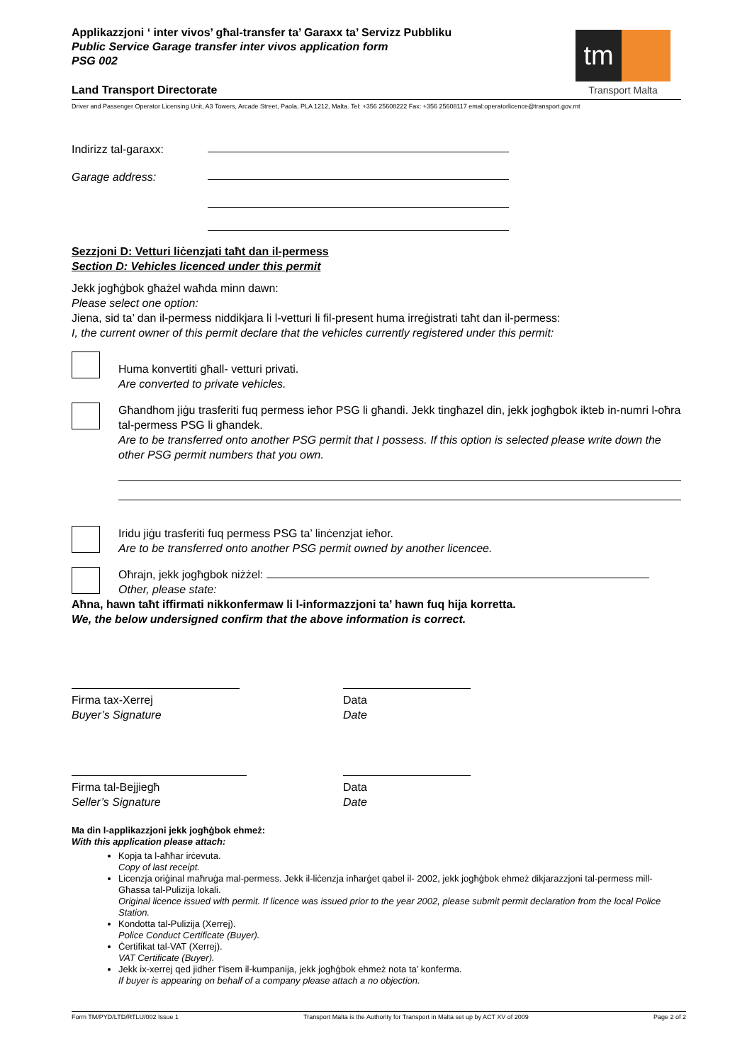Applikazzjoni ‘ inter vivos’ għal-transfer ta’ Garaxx ta’ Servizz Pubbliku
Public Service Garage transfer inter vivos application form
PSG 002
tm
Transport Malta
Land Transport Directorate
Driver and Passenger Operator Licensing Unit, A3 Towers, Arcade Street, Paola, PLA 1212, Malta. Tel: +356 25608222 Fax: +356 25608117 emal:operatorlicence@transport.gov.mt
Indirizz tal-garaxx:
Garage address:
Sezzjoni D: Vetturi liċenzjati taħt dan il-permess
Section D: Vehicles licenced under this permit
Jekk jogħġbok għażel waħda minn dawn:
Please select one option:
Jiena, sid ta’ dan il-permess niddikjara li l-vetturi li fil-present huma irreġistrati taħt dan il-permess:
I, the current owner of this permit declare that the vehicles currently registered under this permit:
Huma konvertiti għall- vetturi privati.
Are converted to private vehicles.
Għandhom jiġu trasferiti fuq permess ieħor PSG li għandi. Jekk tingħazel din, jekk jogħgbok ikteb in-numri l-oħra tal-permess PSG li għandek.
Are to be transferred onto another PSG permit that I possess. If this option is selected please write down the other PSG permit numbers that you own.
Iridu jiġu trasferiti fuq permess PSG ta’ linċenzjat ieħor.
Are to be transferred onto another PSG permit owned by another licencee.
Oħrajn, jekk jogħgbok niżżel:
Other, please state:
Aħna, hawn taħt iffirmati nikkonfermaw li l-informazzjoni ta’ hawn fuq hija korretta.
We, the below undersigned confirm that the above information is correct.
Firma tax-Xerrej
Buyer’s Signature
Data
Date
Firma tal-Bejjiegħ
Seller’s Signature
Data
Date
Ma din l-applikazzjoni jekk jogħġbok ehmeż:
With this application please attach:
Kopja ta l-aħħar irċevuta.
Copy of last receipt.
Licenzja oriġinal maħruġa mal-permess. Jekk il-liċenzja inħarġet qabel il- 2002, jekk jogħġbok ehmeż dikjarazzjoni tal-permess mill-Għassa tal-Pulizija lokali.
Original licence issued with permit. If licence was issued prior to the year 2002, please submit permit declaration from the local Police Station.
Kondotta tal-Pulizija (Xerrej).
Police Conduct Certificate (Buyer).
Ċertifikat tal-VAT (Xerrej).
VAT Certificate (Buyer).
Jekk ix-xerrej qed jidher f’isem il-kumpanija, jekk jogħġbok ehmeż nota ta’ konferma.
If buyer is appearing on behalf of a company please attach a no objection.
Form TM/PYD/LTD/RTLU/002 Issue 1 Transport Malta is the Authority for Transport in Malta set up by ACT XV of 2009 Page 2 of 2